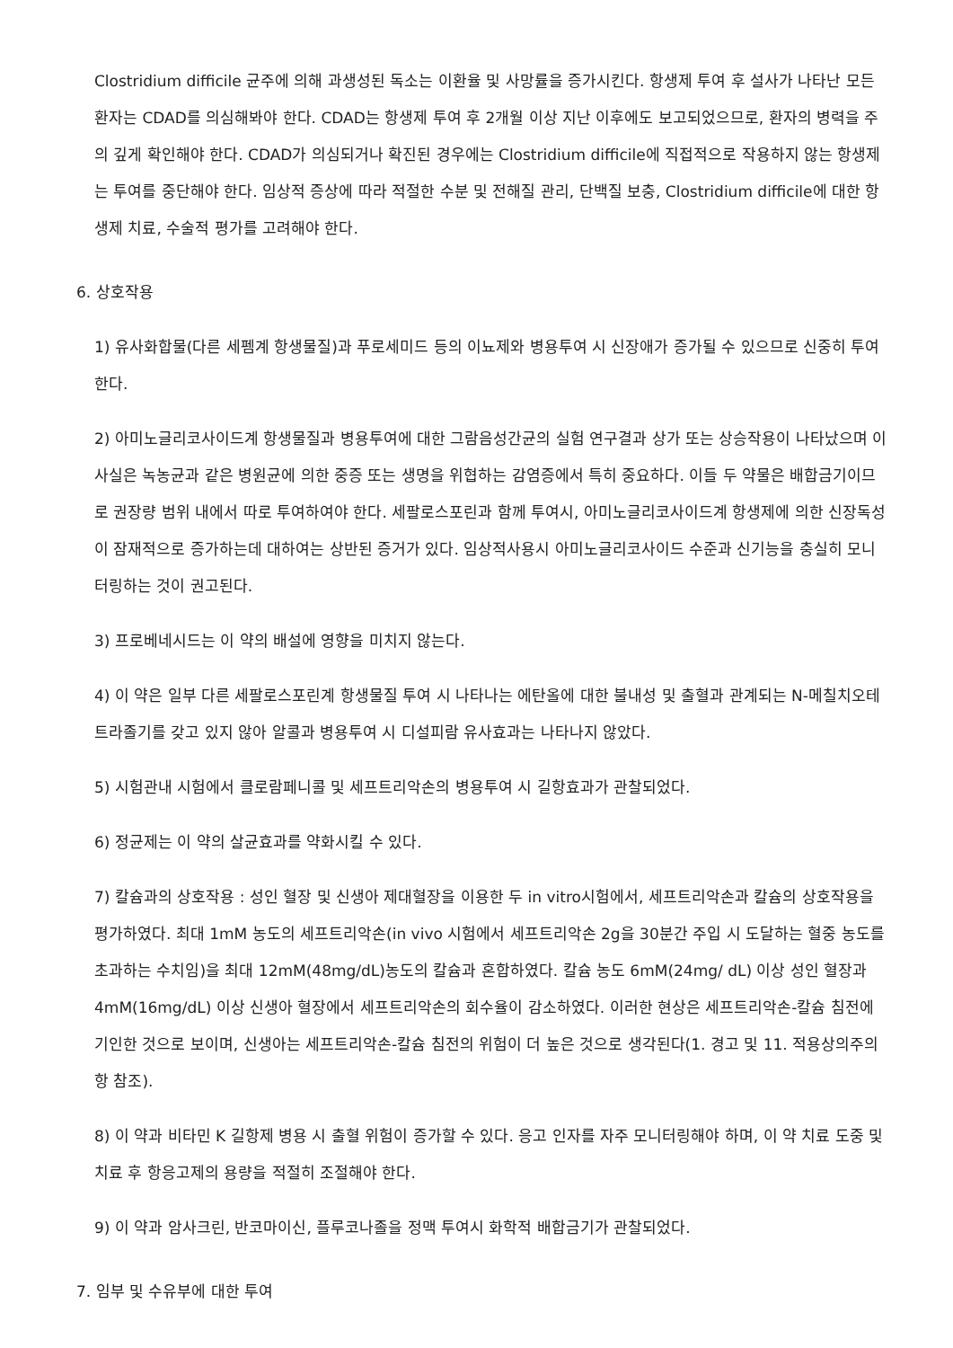Clostridium difficile 균주에 의해 과생성된 독소는 이환율 및 사망률을 증가시킨다. 항생제 투여 후 설사가 나타난 모든 환자는 CDAD를 의심해봐야 한다. CDAD는 항생제 투여 후 2개월 이상 지난 이후에도 보고되었으므로, 환자의 병력을 주의 깊게 확인해야 한다. CDAD가 의심되거나 확진된 경우에는 Clostridium difficile에 직접적으로 작용하지 않는 항생제는 투여를 중단해야 한다. 임상적 증상에 따라 적절한 수분 및 전해질 관리, 단백질 보충, Clostridium difficile에 대한 항생제 치료, 수술적 평가를 고려해야 한다.
6. 상호작용
1) 유사화합물(다른 세펨계 항생물질)과 푸로세미드 등의 이뇨제와 병용투여 시 신장애가 증가될 수 있으므로 신중히 투여한다.
2) 아미노글리코사이드계 항생물질과 병용투여에 대한 그람음성간균의 실험 연구결과 상가 또는 상승작용이 나타났으며 이 사실은 녹농균과 같은 병원균에 의한 중증 또는 생명을 위협하는 감염증에서 특히 중요하다. 이들 두 약물은 배합금기이므로 권장량 범위 내에서 따로 투여하여야 한다. 세팔로스포린과 함께 투여시, 아미노글리코사이드계 항생제에 의한 신장독성이 잠재적으로 증가하는데 대하여는 상반된 증거가 있다. 임상적사용시 아미노글리코사이드 수준과 신기능을 충실히 모니터링하는 것이 권고된다.
3) 프로베네시드는 이 약의 배설에 영향을 미치지 않는다.
4) 이 약은 일부 다른 세팔로스포린계 항생물질 투여 시 나타나는 에탄올에 대한 불내성 및 출혈과 관계되는 N-메칠치오테트라졸기를 갖고 있지 않아 알콜과 병용투여 시 디설피람 유사효과는 나타나지 않았다.
5) 시험관내 시험에서 클로람페니콜 및 세프트리악손의 병용투여 시 길항효과가 관찰되었다.
6) 정균제는 이 약의 살균효과를 약화시킬 수 있다.
7) 칼슘과의 상호작용 : 성인 혈장 및 신생아 제대혈장을 이용한 두 in vitro시험에서, 세프트리악손과 칼슘의 상호작용을 평가하였다. 최대 1mM 농도의 세프트리악손(in vivo 시험에서 세프트리악손 2g을 30분간 주입 시 도달하는 혈중 농도를 초과하는 수치임)을 최대 12mM(48mg/dL)농도의 칼슘과 혼합하였다. 칼슘 농도 6mM(24mg/ dL) 이상 성인 혈장과 4mM(16mg/dL) 이상 신생아 혈장에서 세프트리악손의 회수율이 감소하였다. 이러한 현상은 세프트리악손-칼슘 침전에 기인한 것으로 보이며, 신생아는 세프트리악손-칼슘 침전의 위험이 더 높은 것으로 생각된다(1. 경고 및 11. 적용상의주의 항 참조).
8) 이 약과 비타민 K 길항제 병용 시 출혈 위험이 증가할 수 있다. 응고 인자를 자주 모니터링해야 하며, 이 약 치료 도중 및 치료 후 항응고제의 용량을 적절히 조절해야 한다.
9) 이 약과 암사크린, 반코마이신, 플루코나졸을 정맥 투여시 화학적 배합금기가 관찰되었다.
7. 임부 및 수유부에 대한 투여